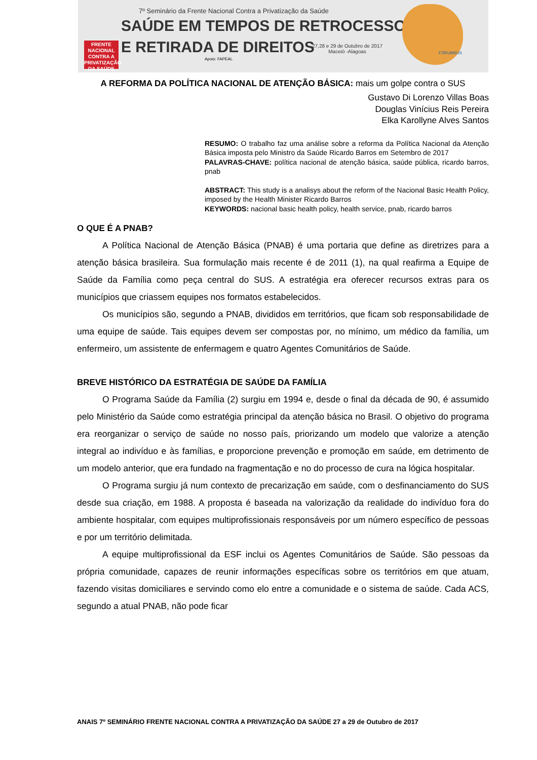7º Seminário da Frente Nacional Contra a Privatização da Saúde
SAÚDE EM TEMPOS DE RETROCESSO
E RETIRADA DE DIREITOS
FRENTE NACIONAL CONTRA A PRIVATIZAÇÃO DA SAÚDE
27,28 e 29 de Outubro de 2017
Maceió -Alagoas
Apoio: FAPEAL
FÓRUMSUS
A REFORMA DA POLÍTICA NACIONAL DE ATENÇÃO BÁSICA: mais um golpe contra o SUS
Gustavo Di Lorenzo Villas Boas
Douglas Vinícius Reis Pereira
Elka Karollyne Alves Santos
RESUMO: O trabalho faz uma análise sobre a reforma da Política Nacional da Atenção Básica imposta pelo Ministro da Saúde Ricardo Barros em Setembro de 2017
PALAVRAS-CHAVE: política nacional de atenção básica, saúde pública, ricardo barros, pnab
ABSTRACT: This study is a analisys about the reform of the Nacional Basic Health Policy, imposed by the Health Minister Ricardo Barros
KEYWORDS: nacional basic health policy, health service, pnab, ricardo barros
O QUE É A PNAB?
A Política Nacional de Atenção Básica (PNAB) é uma portaria que define as diretrizes para a atenção básica brasileira. Sua formulação mais recente é de 2011 (1), na qual reafirma a Equipe de Saúde da Família como peça central do SUS. A estratégia era oferecer recursos extras para os municípios que criassem equipes nos formatos estabelecidos.
Os municípios são, segundo a PNAB, divididos em territórios, que ficam sob responsabilidade de uma equipe de saúde. Tais equipes devem ser compostas por, no mínimo, um médico da família, um enfermeiro, um assistente de enfermagem e quatro Agentes Comunitários de Saúde.
BREVE HISTÓRICO DA ESTRATÉGIA DE SAÚDE DA FAMÍLIA
O Programa Saúde da Família (2) surgiu em 1994 e, desde o final da década de 90, é assumido pelo Ministério da Saúde como estratégia principal da atenção básica no Brasil. O objetivo do programa era reorganizar o serviço de saúde no nosso país, priorizando um modelo que valorize a atenção integral ao indivíduo e às famílias, e proporcione prevenção e promoção em saúde, em detrimento de um modelo anterior, que era fundado na fragmentação e no do processo de cura na lógica hospitalar.
O Programa surgiu já num contexto de precarização em saúde, com o desfinanciamento do SUS desde sua criação, em 1988. A proposta é baseada na valorização da realidade do indivíduo fora do ambiente hospitalar, com equipes multiprofissionais responsáveis por um número específico de pessoas e por um território delimitada.
A equipe multiprofissional da ESF inclui os Agentes Comunitários de Saúde. São pessoas da própria comunidade, capazes de reunir informações específicas sobre os territórios em que atuam, fazendo visitas domiciliares e servindo como elo entre a comunidade e o sistema de saúde. Cada ACS, segundo a atual PNAB, não pode ficar
ANAIS 7º SEMINÁRIO FRENTE NACIONAL CONTRA A PRIVATIZAÇÃO DA SAÚDE 27 a 29 de Outubro de 2017